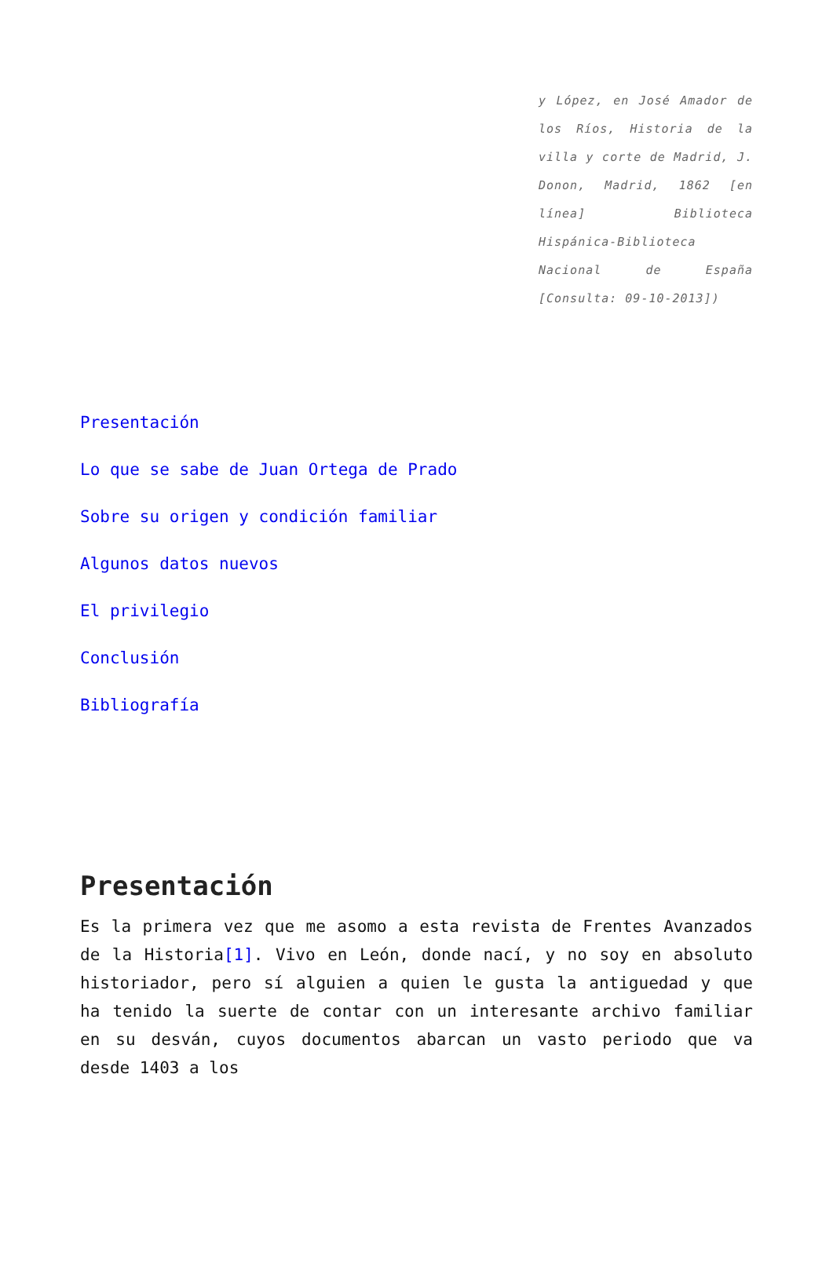y López, en José Amador de los Ríos, Historia de la villa y corte de Madrid, J. Donon, Madrid, 1862 [en línea] Biblioteca Hispánica-Biblioteca Nacional de España [Consulta: 09-10-2013])
Presentación
Lo que se sabe de Juan Ortega de Prado
Sobre su origen y condición familiar
Algunos datos nuevos
El privilegio
Conclusión
Bibliografía
Presentación
Es la primera vez que me asomo a esta revista de Frentes Avanzados de la Historia[1]. Vivo en León, donde nací, y no soy en absoluto historiador, pero sí alguien a quien le gusta la antiguedad y que ha tenido la suerte de contar con un interesante archivo familiar en su desván, cuyos documentos abarcan un vasto periodo que va desde 1403 a los